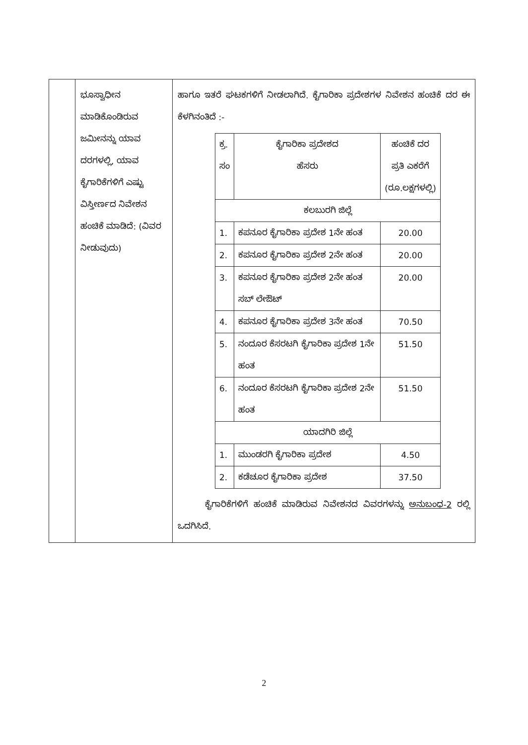| | ಭೂಸ್ವಾಧೀನ ಮಾಡಿಕೊಂಡಿರುವ ಜಮೀನನ್ನು ಯಾವ ದರಗಳಲ್ಲಿ, ಯಾವ ಕೈಗಾರಿಕೆಗಳಿಗೆ ಎಷ್ಟು ವಿಸ್ತೀರ್ಣದ ನಿವೇಶನ ಹಂಚಿಕೆ ಮಾಡಿದೆ: (ವಿವರ ನೀಡುವುದು) | ಹಾಗೂ ಇತರೆ ಘಟಕಗಳಿಗೆ ನೀಡಲಾಗಿದೆ. ಕೈಗಾರಿಕಾ ಪ್ರದೇಶಗಳ ನಿವೇಶನ ಹಂಚಿಕೆ ದರ ಈ ಕೆಳಗಿನಂತಿದೆ :- / ಕ್ರ. ಸಂ / ಕೈಗಾರಿಕಾ ಪ್ರದೇಶದ ಹೆಸರು / ಹಂಚಿಕೆ ದರ ಪ್ರತಿ ಎಕರೆಗೆ (ರೂ.ಲಕ್ಷಗಳಲ್ಲಿ) / / ಕಲಬುರಗಿ ಜಿಲ್ಲೆ / / / / 1. / ಕಪನೂರ ಕೈಗಾರಿಕಾ ಪ್ರದೇಶ 1ನೇ ಹಂತ / 20.00 / / 2. / ಕಪನೂರ ಕೈಗಾರಿಕಾ ಪ್ರದೇಶ 2ನೇ ಹಂತ / 20.00 / / 3. / ಕಪನೂರ ಕೈಗಾರಿಕಾ ಪ್ರದೇಶ 2ನೇ ಹಂತ ಸಬ್ ಲೇಔಟ್ / 20.00 / / 4. / ಕಪನೂರ ಕೈಗಾರಿಕಾ ಪ್ರದೇಶ 3ನೇ ಹಂತ / 70.50 / / 5. / ನಂದೂರ ಕೆಸರಟಗಿ ಕೈಗಾರಿಕಾ ಪ್ರದೇಶ 1ನೇ ಹಂತ / 51.50 / / 6. / ನಂದೂರ ಕೆಸರಟಗಿ ಕೈಗಾರಿಕಾ ಪ್ರದೇಶ 2ನೇ ಹಂತ / 51.50 / / ಯಾದಗಿರಿ ಜಿಲ್ಲೆ / / / / 1. / ಮುಂಡರಗಿ ಕೈಗಾರಿಕಾ ಪ್ರದೇಶ / 4.50 / / 2. / ಕಡೆಚೂರ ಕೈಗಾರಿಕಾ ಪ್ರದೇಶ / 37.50 / ಕೈಗಾರಿಕೆಗಳಿಗೆ ಹಂಚಿಕೆ ಮಾಡಿರುವ ನಿವೇಶನದ ವಿವರಗಳನ್ನು ಅನುಬಂಧ-2 ರಲ್ಲಿ ಒದಗಿಸಿದೆ. |
2